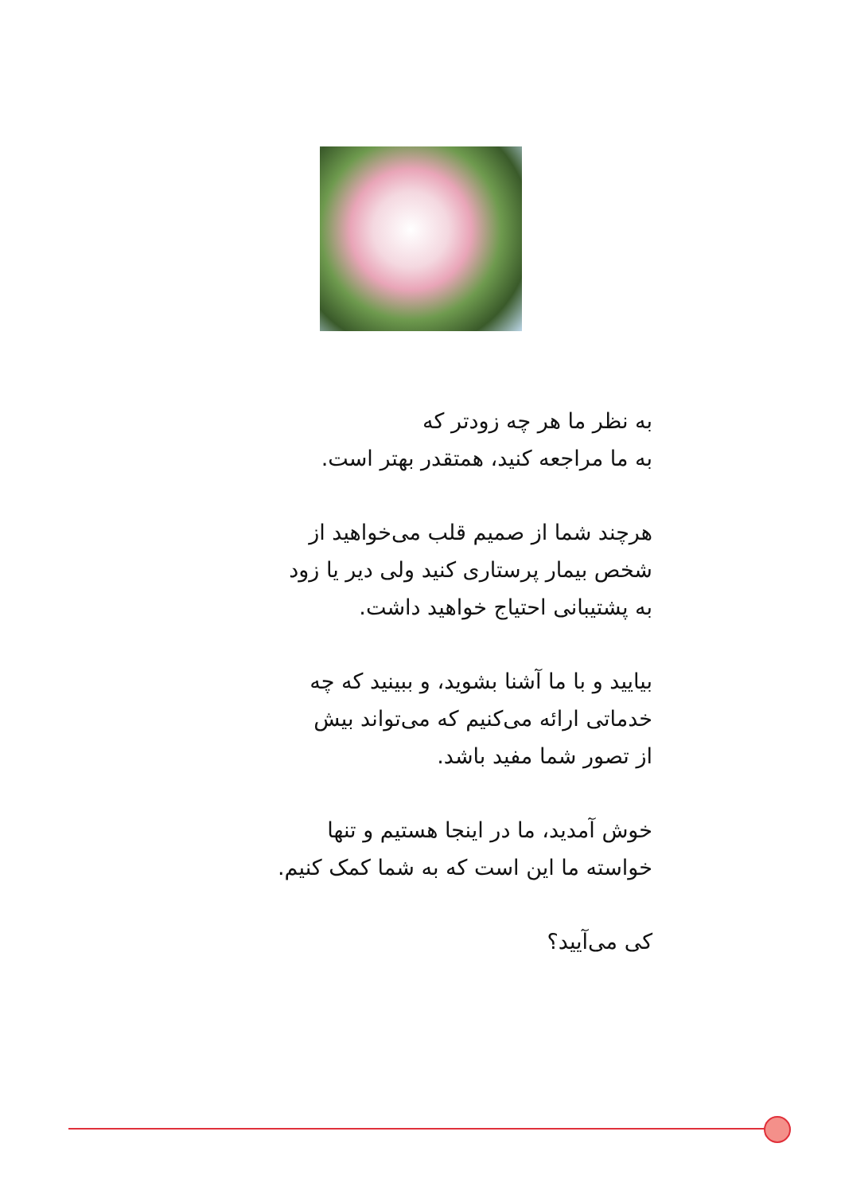به نظر ما هر چه زودتر که
به ما مراجعه کنید، همتقدر بهتر است.
هرچند شما از صمیم قلب می‌خواهید از
شخص بیمار پرستاری کنید ولی دیر یا زود
به پشتیبانی احتیاج خواهید داشت.
بیایید و با ما آشنا بشوید، و ببینید که چه
خدماتی ارائه می‌کنیم که می‌تواند بیش
از تصور شما مفید باشد.
خوش آمدید، ما در اینجا هستیم و تنها
خواسته ما این است که به شما کمک کنیم.
کی می‌آیید؟